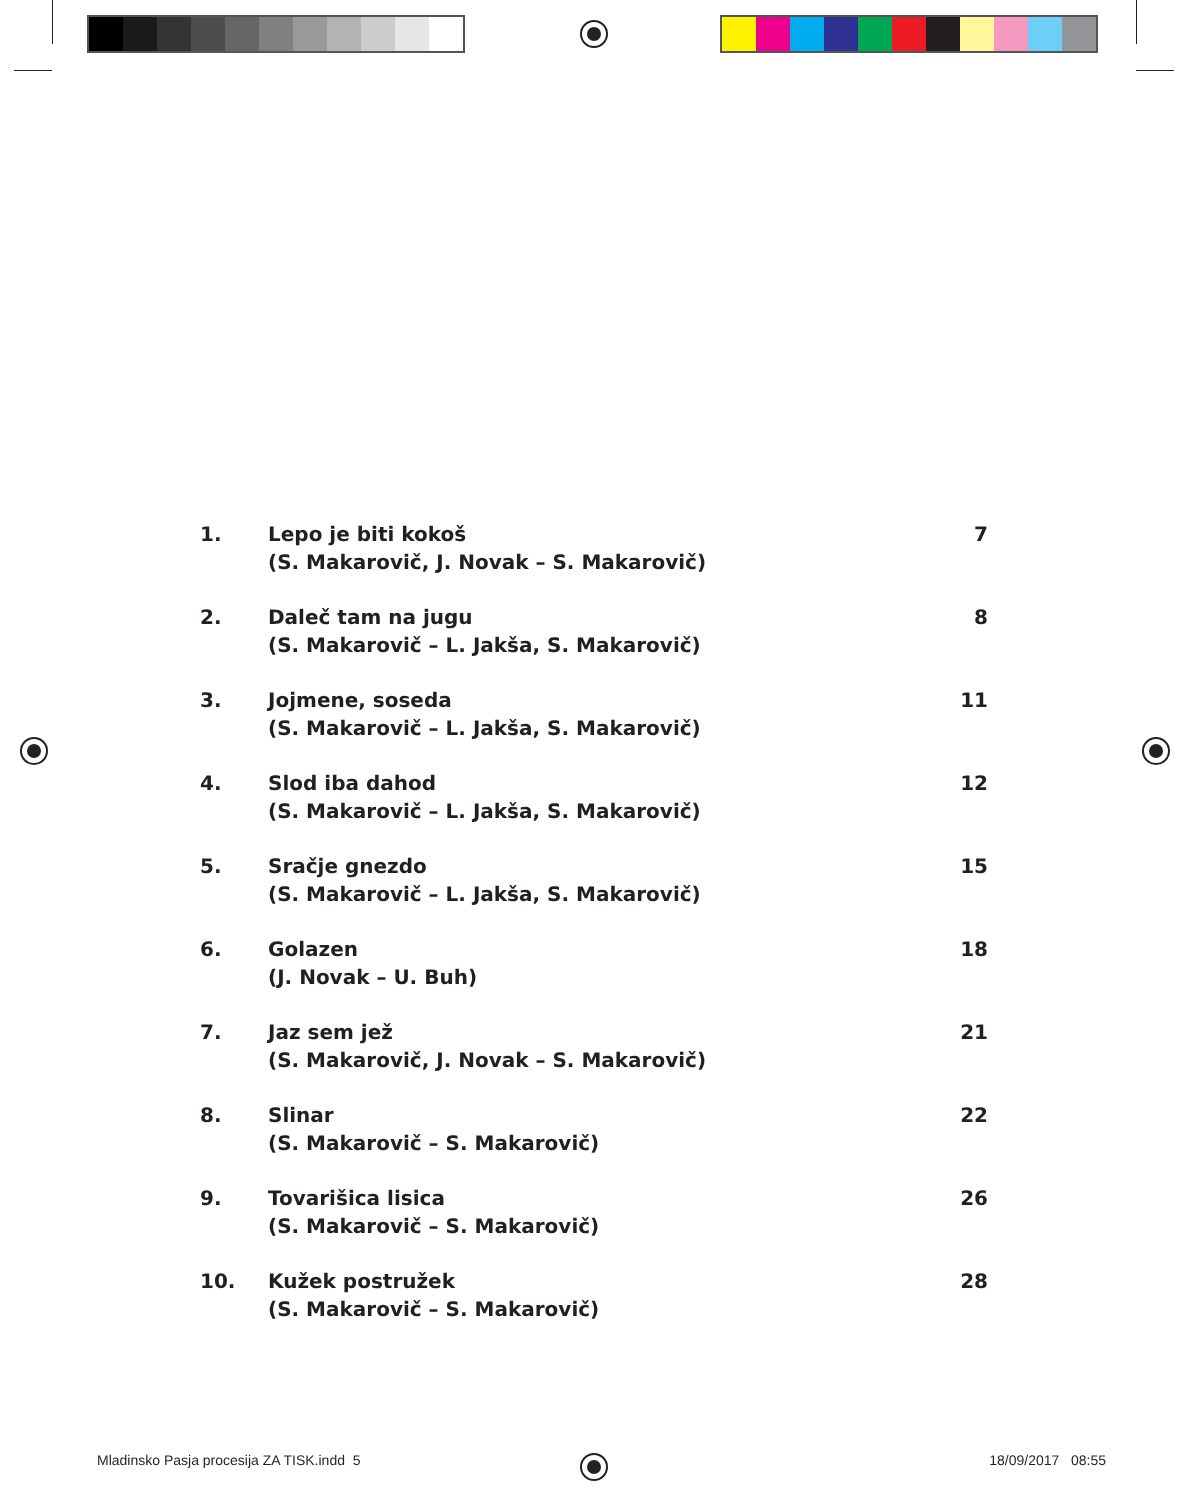1. Lepo je biti kokoš
(S. Makarovič, J. Novak – S. Makarovič)
7
2. Daleč tam na jugu
(S. Makarovič – L. Jakša, S. Makarovič)
8
3. Jojmene, soseda
(S. Makarovič – L. Jakša, S. Makarovič)
11
4. Slod iba dahod
(S. Makarovič – L. Jakša, S. Makarovič)
12
5. Sračje gnezdo
(S. Makarovič – L. Jakša, S. Makarovič)
15
6. Golazen
(J. Novak – U. Buh)
18
7. Jaz sem jež
(S. Makarovič, J. Novak – S. Makarovič)
21
8. Slinar
(S. Makarovič – S. Makarovič)
22
9. Tovarišica lisica
(S. Makarovič – S. Makarovič)
26
10. Kužek postružek
(S. Makarovič – S. Makarovič)
28
Mladinsko Pasja procesija ZA TISK.indd 5
18/09/2017 08:55